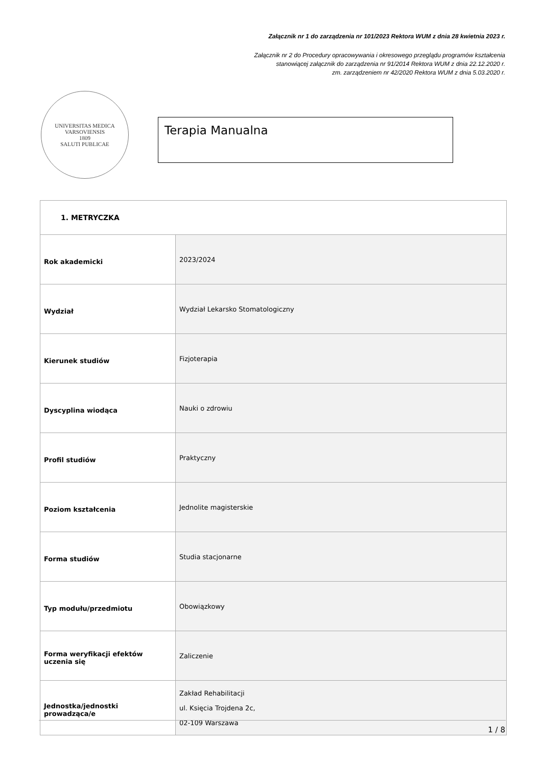Załącznik nr 1 do zarządzenia nr 101/2023 Rektora WUM z dnia 28 kwietnia 2023 r.
Załącznik nr 2 do Procedury opracowywania i okresowego przeglądu programów kształcenia
stanowiącej załącznik do zarządzenia nr 91/2014 Rektora WUM z dnia 22.12.2020 r.
zm. zarządzeniem nr 42/2020 Rektora WUM z dnia 5.03.2020 r.
UNIVERSITAS MEDICA VARSOVIENSIS
1809
SALUTI PUBLICAE
Terapia Manualna
| 1. METRYCZKA | |
| Rok akademicki | 2023/2024 |
| Wydział | Wydział Lekarsko Stomatologiczny |
| Kierunek studiów | Fizjoterapia |
| Dyscyplina wiodąca | Nauki o zdrowiu |
| Profil studiów | Praktyczny |
| Poziom kształcenia | Jednolite magisterskie |
| Forma studiów | Studia stacjonarne |
| Typ modułu/przedmiotu | Obowiązkowy |
| Forma weryfikacji efektów uczenia się | Zaliczenie |
| Jednostka/jednostki prowadząca/e | Zakład Rehabilitacji ul. Księcia Trojdena 2c, 02-109 Warszawa |
1 / 8